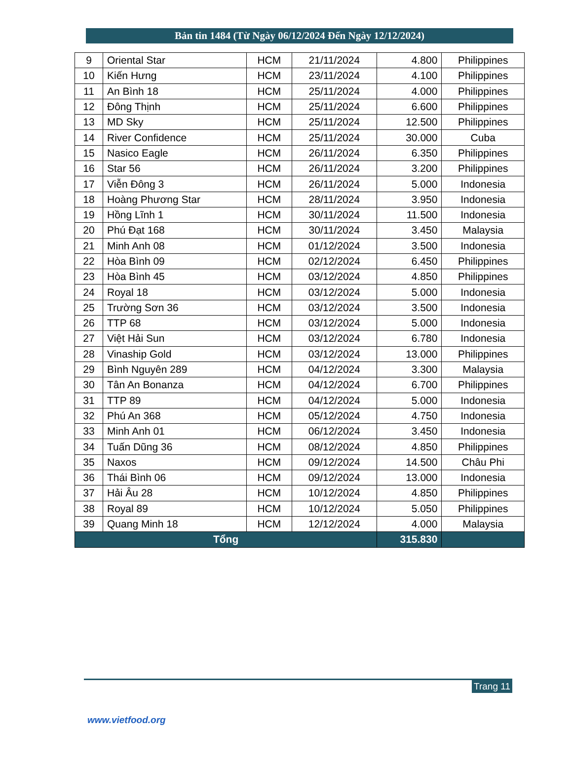Bản tin 1484 (Từ Ngày 06/12/2024 Đến Ngày 12/12/2024)
| 9 | Oriental Star | HCM | 21/11/2024 | 4.800 | Philippines |
| 10 | Kiến Hưng | HCM | 23/11/2024 | 4.100 | Philippines |
| 11 | An Bình 18 | HCM | 25/11/2024 | 4.000 | Philippines |
| 12 | Đông Thịnh | HCM | 25/11/2024 | 6.600 | Philippines |
| 13 | MD Sky | HCM | 25/11/2024 | 12.500 | Philippines |
| 14 | River Confidence | HCM | 25/11/2024 | 30.000 | Cuba |
| 15 | Nasico Eagle | HCM | 26/11/2024 | 6.350 | Philippines |
| 16 | Star 56 | HCM | 26/11/2024 | 3.200 | Philippines |
| 17 | Viễn Đông 3 | HCM | 26/11/2024 | 5.000 | Indonesia |
| 18 | Hoàng Phương Star | HCM | 28/11/2024 | 3.950 | Indonesia |
| 19 | Hồng Lĩnh 1 | HCM | 30/11/2024 | 11.500 | Indonesia |
| 20 | Phú Đạt 168 | HCM | 30/11/2024 | 3.450 | Malaysia |
| 21 | Minh Anh 08 | HCM | 01/12/2024 | 3.500 | Indonesia |
| 22 | Hòa Bình 09 | HCM | 02/12/2024 | 6.450 | Philippines |
| 23 | Hòa Bình 45 | HCM | 03/12/2024 | 4.850 | Philippines |
| 24 | Royal 18 | HCM | 03/12/2024 | 5.000 | Indonesia |
| 25 | Trường Sơn 36 | HCM | 03/12/2024 | 3.500 | Indonesia |
| 26 | TTP 68 | HCM | 03/12/2024 | 5.000 | Indonesia |
| 27 | Việt Hải Sun | HCM | 03/12/2024 | 6.780 | Indonesia |
| 28 | Vinaship Gold | HCM | 03/12/2024 | 13.000 | Philippines |
| 29 | Bình Nguyên 289 | HCM | 04/12/2024 | 3.300 | Malaysia |
| 30 | Tân An Bonanza | HCM | 04/12/2024 | 6.700 | Philippines |
| 31 | TTP 89 | HCM | 04/12/2024 | 5.000 | Indonesia |
| 32 | Phú An 368 | HCM | 05/12/2024 | 4.750 | Indonesia |
| 33 | Minh Anh 01 | HCM | 06/12/2024 | 3.450 | Indonesia |
| 34 | Tuấn Dũng 36 | HCM | 08/12/2024 | 4.850 | Philippines |
| 35 | Naxos | HCM | 09/12/2024 | 14.500 | Châu Phi |
| 36 | Thái Bình 06 | HCM | 09/12/2024 | 13.000 | Indonesia |
| 37 | Hải Âu 28 | HCM | 10/12/2024 | 4.850 | Philippines |
| 38 | Royal 89 | HCM | 10/12/2024 | 5.050 | Philippines |
| 39 | Quang Minh 18 | HCM | 12/12/2024 | 4.000 | Malaysia |
| Tổng | | | | 315.830 | |
Trang 11
www.vietfood.org